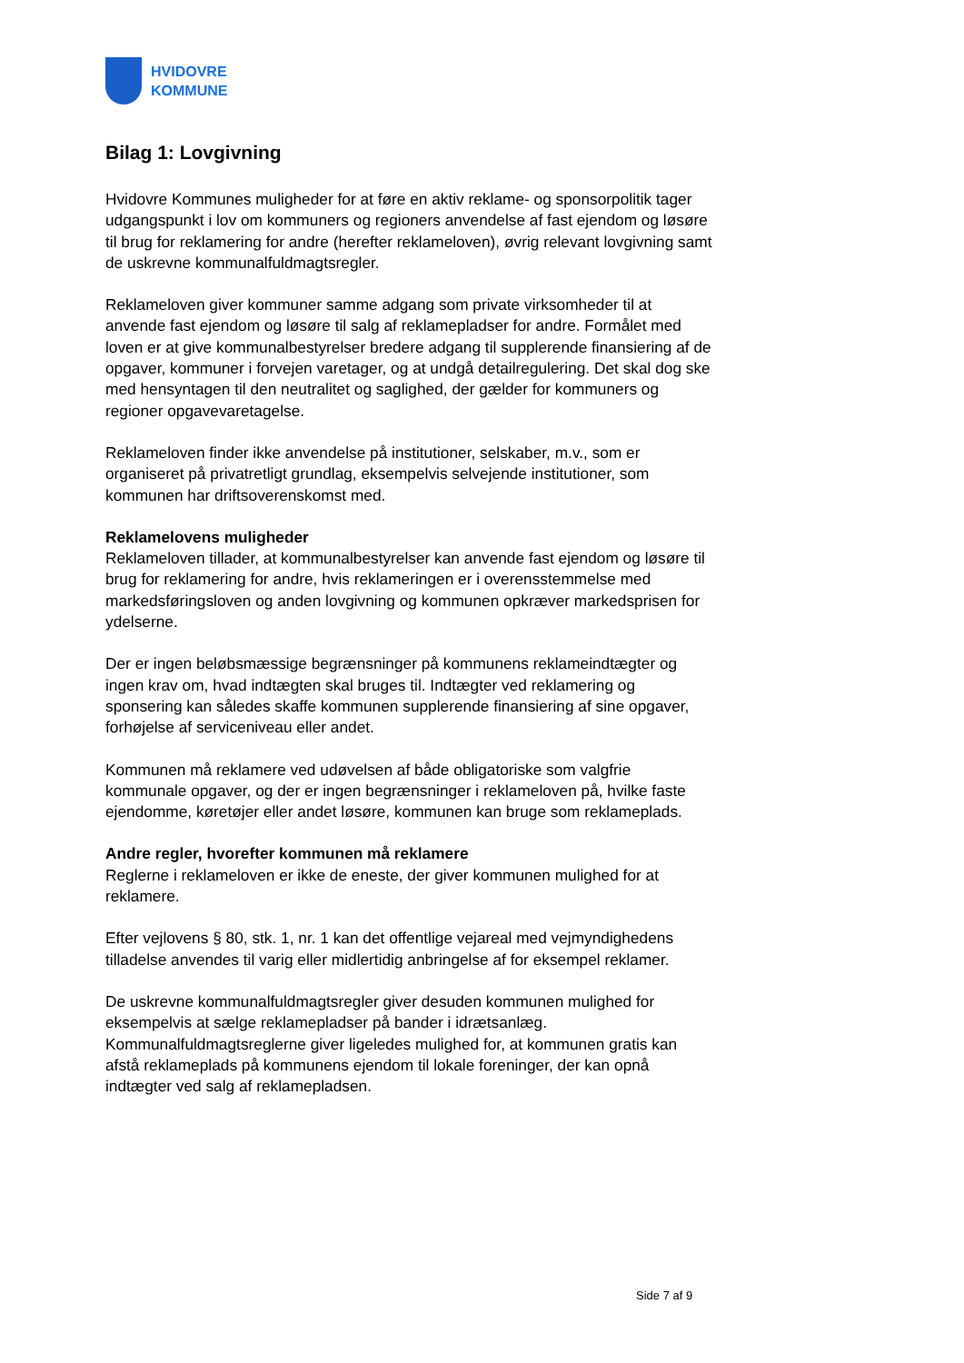HVIDOVRE
KOMMUNE
Bilag 1: Lovgivning
Hvidovre Kommunes muligheder for at føre en aktiv reklame- og sponsorpolitik tager udgangspunkt i lov om kommuners og regioners anvendelse af fast ejendom og løsøre til brug for reklamering for andre (herefter reklameloven), øvrig relevant lovgivning samt de uskrevne kommunalfuldmagtsregler.
Reklameloven giver kommuner samme adgang som private virksomheder til at anvende fast ejendom og løsøre til salg af reklamepladser for andre. Formålet med loven er at give kommunalbestyrelser bredere adgang til supplerende finansiering af de opgaver, kommuner i forvejen varetager, og at undgå detailregulering. Det skal dog ske med hensyntagen til den neutralitet og saglighed, der gælder for kommuners og regioner opgavevaretagelse.
Reklameloven finder ikke anvendelse på institutioner, selskaber, m.v., som er organiseret på privatretligt grundlag, eksempelvis selvejende institutioner, som kommunen har driftsoverenskomst med.
Reklamelovens muligheder
Reklameloven tillader, at kommunalbestyrelser kan anvende fast ejendom og løsøre til brug for reklamering for andre, hvis reklameringen er i overensstemmelse med markedsføringsloven og anden lovgivning og kommunen opkræver markedsprisen for ydelserne.
Der er ingen beløbsmæssige begrænsninger på kommunens reklameindtægter og ingen krav om, hvad indtægten skal bruges til. Indtægter ved reklamering og sponsering kan således skaffe kommunen supplerende finansiering af sine opgaver, forhøjelse af serviceniveau eller andet.
Kommunen må reklamere ved udøvelsen af både obligatoriske som valgfrie kommunale opgaver, og der er ingen begrænsninger i reklameloven på, hvilke faste ejendomme, køretøjer eller andet løsøre, kommunen kan bruge som reklameplads.
Andre regler, hvorefter kommunen må reklamere
Reglerne i reklameloven er ikke de eneste, der giver kommunen mulighed for at reklamere.
Efter vejlovens § 80, stk. 1, nr. 1 kan det offentlige vejareal med vejmyndighedens tilladelse anvendes til varig eller midlertidig anbringelse af for eksempel reklamer.
De uskrevne kommunalfuldmagtsregler giver desuden kommunen mulighed for eksempelvis at sælge reklamepladser på bander i idrætsanlæg. Kommunalfuldmagtsreglerne giver ligeledes mulighed for, at kommunen gratis kan afstå reklameplads på kommunens ejendom til lokale foreninger, der kan opnå indtægter ved salg af reklamepladsen.
Side 7 af 9